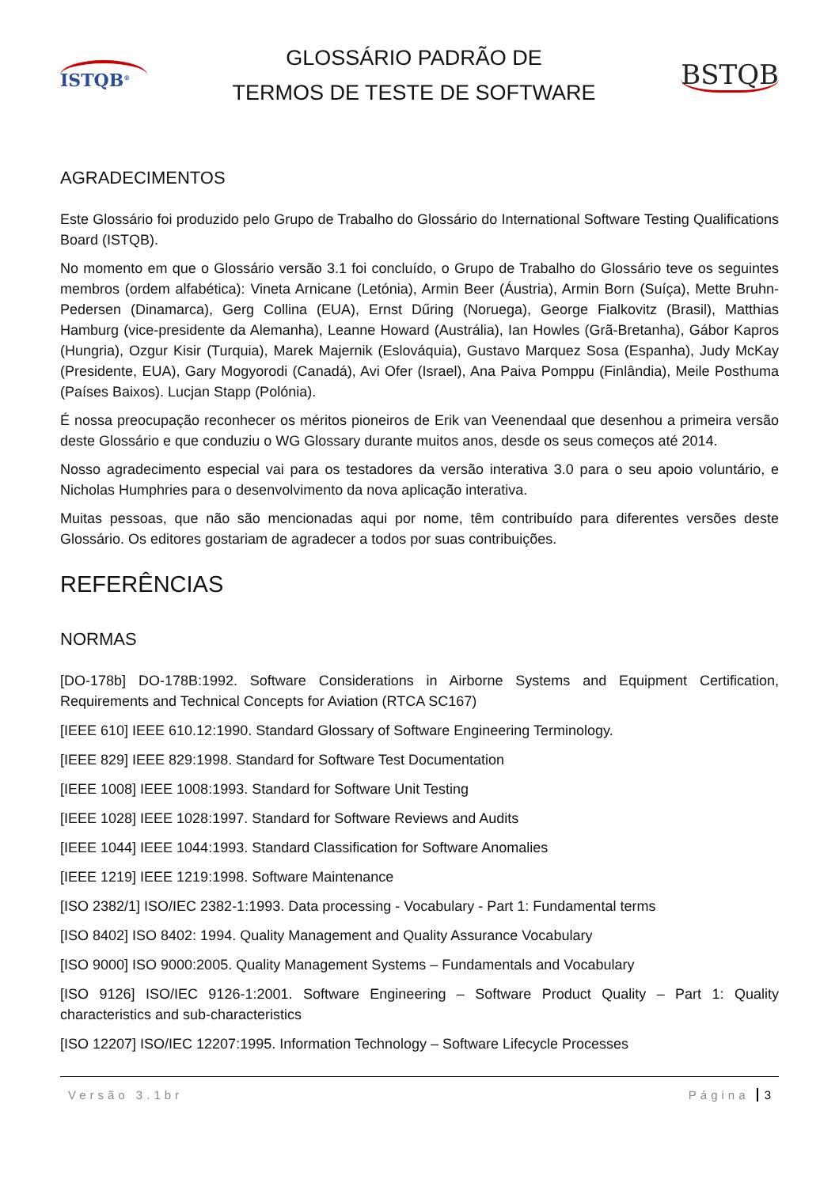ISTQB<sup>®</sup>
GLOSSÁRIO PADRÃO DE
TERMOS DE TESTE DE SOFTWARE
BSTQB
AGRADECIMENTOS
Este Glossário foi produzido pelo Grupo de Trabalho do Glossário do International Software Testing Qualifications Board (ISTQB).
No momento em que o Glossário versão 3.1 foi concluído, o Grupo de Trabalho do Glossário teve os seguintes membros (ordem alfabética): Vineta Arnicane (Letónia), Armin Beer (Áustria), Armin Born (Suíça), Mette Bruhn-Pedersen (Dinamarca), Gerg Collina (EUA), Ernst Dűring (Noruega), George Fialkovitz (Brasil), Matthias Hamburg (vice-presidente da Alemanha), Leanne Howard (Austrália), Ian Howles (Grã-Bretanha), Gábor Kapros (Hungria), Ozgur Kisir (Turquia), Marek Majernik (Eslováquia), Gustavo Marquez Sosa (Espanha), Judy McKay (Presidente, EUA), Gary Mogyorodi (Canadá), Avi Ofer (Israel), Ana Paiva Pomppu (Finlândia), Meile Posthuma (Países Baixos). Lucjan Stapp (Polónia).
É nossa preocupação reconhecer os méritos pioneiros de Erik van Veenendaal que desenhou a primeira versão deste Glossário e que conduziu o WG Glossary durante muitos anos, desde os seus começos até 2014.
Nosso agradecimento especial vai para os testadores da versão interativa 3.0 para o seu apoio voluntário, e Nicholas Humphries para o desenvolvimento da nova aplicação interativa.
Muitas pessoas, que não são mencionadas aqui por nome, têm contribuído para diferentes versões deste Glossário. Os editores gostariam de agradecer a todos por suas contribuições.
REFERÊNCIAS
NORMAS
[DO-178b] DO-178B:1992. Software Considerations in Airborne Systems and Equipment Certification, Requirements and Technical Concepts for Aviation (RTCA SC167)
[IEEE 610] IEEE 610.12:1990. Standard Glossary of Software Engineering Terminology.
[IEEE 829] IEEE 829:1998. Standard for Software Test Documentation
[IEEE 1008] IEEE 1008:1993. Standard for Software Unit Testing
[IEEE 1028] IEEE 1028:1997. Standard for Software Reviews and Audits
[IEEE 1044] IEEE 1044:1993. Standard Classification for Software Anomalies
[IEEE 1219] IEEE 1219:1998. Software Maintenance
[ISO 2382/1] ISO/IEC 2382-1:1993. Data processing - Vocabulary - Part 1: Fundamental terms
[ISO 8402] ISO 8402: 1994. Quality Management and Quality Assurance Vocabulary
[ISO 9000] ISO 9000:2005. Quality Management Systems – Fundamentals and Vocabulary
[ISO 9126] ISO/IEC 9126-1:2001. Software Engineering – Software Product Quality – Part 1: Quality characteristics and sub-characteristics
[ISO 12207] ISO/IEC 12207:1995. Information Technology – Software Lifecycle Processes
Versão 3.1br Página 3